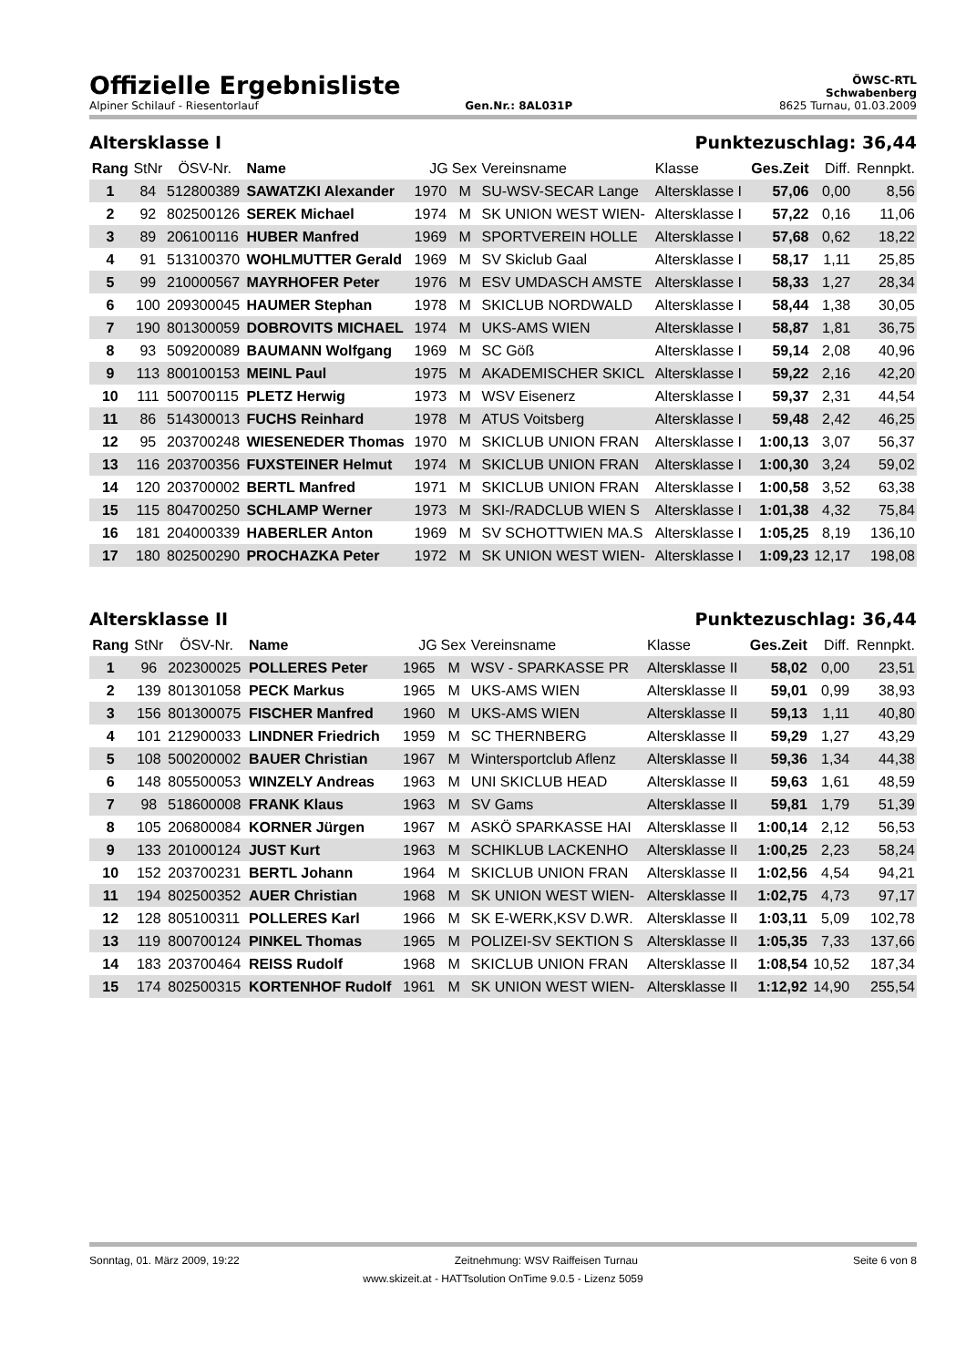Offizielle Ergebnisliste
ÖWSC-RTL
Schwabenberg
Alpiner Schilauf - Riesentorlauf Gen.Nr.: 8AL031P 8625 Turnau, 01.03.2009
Altersklasse I Punktezuschlag: 36,44
| Rang | StNr | ÖSV-Nr. | Name | JG | Sex | Vereinsname | Klasse | Ges.Zeit | Diff. | Rennpkt. |
| --- | --- | --- | --- | --- | --- | --- | --- | --- | --- | --- |
| 1 | 84 | 512800389 | SAWATZKI Alexander | 1970 | M | SU-WSV-SECAR Lange | Altersklasse I | 57,06 | 0,00 | 8,56 |
| 2 | 92 | 802500126 | SEREK Michael | 1974 | M | SK UNION WEST WIEN- | Altersklasse I | 57,22 | 0,16 | 11,06 |
| 3 | 89 | 206100116 | HUBER Manfred | 1969 | M | SPORTVEREIN HOLLE | Altersklasse I | 57,68 | 0,62 | 18,22 |
| 4 | 91 | 513100370 | WOHLMUTTER Gerald | 1969 | M | SV Skiclub Gaal | Altersklasse I | 58,17 | 1,11 | 25,85 |
| 5 | 99 | 210000567 | MAYRHOFER Peter | 1976 | M | ESV UMDASCH AMSTE | Altersklasse I | 58,33 | 1,27 | 28,34 |
| 6 | 100 | 209300045 | HAUMER Stephan | 1978 | M | SKICLUB NORDWALD | Altersklasse I | 58,44 | 1,38 | 30,05 |
| 7 | 190 | 801300059 | DOBROVITS MICHAEL | 1974 | M | UKS-AMS WIEN | Altersklasse I | 58,87 | 1,81 | 36,75 |
| 8 | 93 | 509200089 | BAUMANN Wolfgang | 1969 | M | SC Göß | Altersklasse I | 59,14 | 2,08 | 40,96 |
| 9 | 113 | 800100153 | MEINL Paul | 1975 | M | AKADEMISCHER SKICL | Altersklasse I | 59,22 | 2,16 | 42,20 |
| 10 | 111 | 500700115 | PLETZ Herwig | 1973 | M | WSV Eisenerz | Altersklasse I | 59,37 | 2,31 | 44,54 |
| 11 | 86 | 514300013 | FUCHS Reinhard | 1978 | M | ATUS Voitsberg | Altersklasse I | 59,48 | 2,42 | 46,25 |
| 12 | 95 | 203700248 | WIESENEDER Thomas | 1970 | M | SKICLUB UNION FRAN | Altersklasse I | 1:00,13 | 3,07 | 56,37 |
| 13 | 116 | 203700356 | FUXSTEINER Helmut | 1974 | M | SKICLUB UNION FRAN | Altersklasse I | 1:00,30 | 3,24 | 59,02 |
| 14 | 120 | 203700002 | BERTL Manfred | 1971 | M | SKICLUB UNION FRAN | Altersklasse I | 1:00,58 | 3,52 | 63,38 |
| 15 | 115 | 804700250 | SCHLAMP Werner | 1973 | M | SKI-/RADCLUB WIEN S | Altersklasse I | 1:01,38 | 4,32 | 75,84 |
| 16 | 181 | 204000339 | HABERLER Anton | 1969 | M | SV SCHOTTWIEN MA.S | Altersklasse I | 1:05,25 | 8,19 | 136,10 |
| 17 | 180 | 802500290 | PROCHAZKA Peter | 1972 | M | SK UNION WEST WIEN- | Altersklasse I | 1:09,23 | 12,17 | 198,08 |
Altersklasse II Punktezuschlag: 36,44
| Rang | StNr | ÖSV-Nr. | Name | JG | Sex | Vereinsname | Klasse | Ges.Zeit | Diff. | Rennpkt. |
| --- | --- | --- | --- | --- | --- | --- | --- | --- | --- | --- |
| 1 | 96 | 202300025 | POLLERES Peter | 1965 | M | WSV - SPARKASSE PR | Altersklasse II | 58,02 | 0,00 | 23,51 |
| 2 | 139 | 801301058 | PECK Markus | 1965 | M | UKS-AMS WIEN | Altersklasse II | 59,01 | 0,99 | 38,93 |
| 3 | 156 | 801300075 | FISCHER Manfred | 1960 | M | UKS-AMS WIEN | Altersklasse II | 59,13 | 1,11 | 40,80 |
| 4 | 101 | 212900033 | LINDNER Friedrich | 1959 | M | SC THERNBERG | Altersklasse II | 59,29 | 1,27 | 43,29 |
| 5 | 108 | 500200002 | BAUER Christian | 1967 | M | Wintersportclub Aflenz | Altersklasse II | 59,36 | 1,34 | 44,38 |
| 6 | 148 | 805500053 | WINZELY Andreas | 1963 | M | UNI SKICLUB HEAD | Altersklasse II | 59,63 | 1,61 | 48,59 |
| 7 | 98 | 518600008 | FRANK Klaus | 1963 | M | SV Gams | Altersklasse II | 59,81 | 1,79 | 51,39 |
| 8 | 105 | 206800084 | KORNER Jürgen | 1967 | M | ASKÖ SPARKASSE HAI | Altersklasse II | 1:00,14 | 2,12 | 56,53 |
| 9 | 133 | 201000124 | JUST Kurt | 1963 | M | SCHIKLUB LACKENHO | Altersklasse II | 1:00,25 | 2,23 | 58,24 |
| 10 | 152 | 203700231 | BERTL Johann | 1964 | M | SKICLUB UNION FRAN | Altersklasse II | 1:02,56 | 4,54 | 94,21 |
| 11 | 194 | 802500352 | AUER Christian | 1968 | M | SK UNION WEST WIEN- | Altersklasse II | 1:02,75 | 4,73 | 97,17 |
| 12 | 128 | 805100311 | POLLERES Karl | 1966 | M | SK E-WERK,KSV D.WR. | Altersklasse II | 1:03,11 | 5,09 | 102,78 |
| 13 | 119 | 800700124 | PINKEL Thomas | 1965 | M | POLIZEI-SV SEKTION S | Altersklasse II | 1:05,35 | 7,33 | 137,66 |
| 14 | 183 | 203700464 | REISS Rudolf | 1968 | M | SKICLUB UNION FRAN | Altersklasse II | 1:08,54 | 10,52 | 187,34 |
| 15 | 174 | 802500315 | KORTENHOF Rudolf | 1961 | M | SK UNION WEST WIEN- | Altersklasse II | 1:12,92 | 14,90 | 255,54 |
Sonntag, 01. März 2009, 19:22 Zeitnehmung: WSV Raiffeisen Turnau Seite 6 von 8
www.skizeit.at - HATTsolution OnTime 9.0.5 - Lizenz 5059